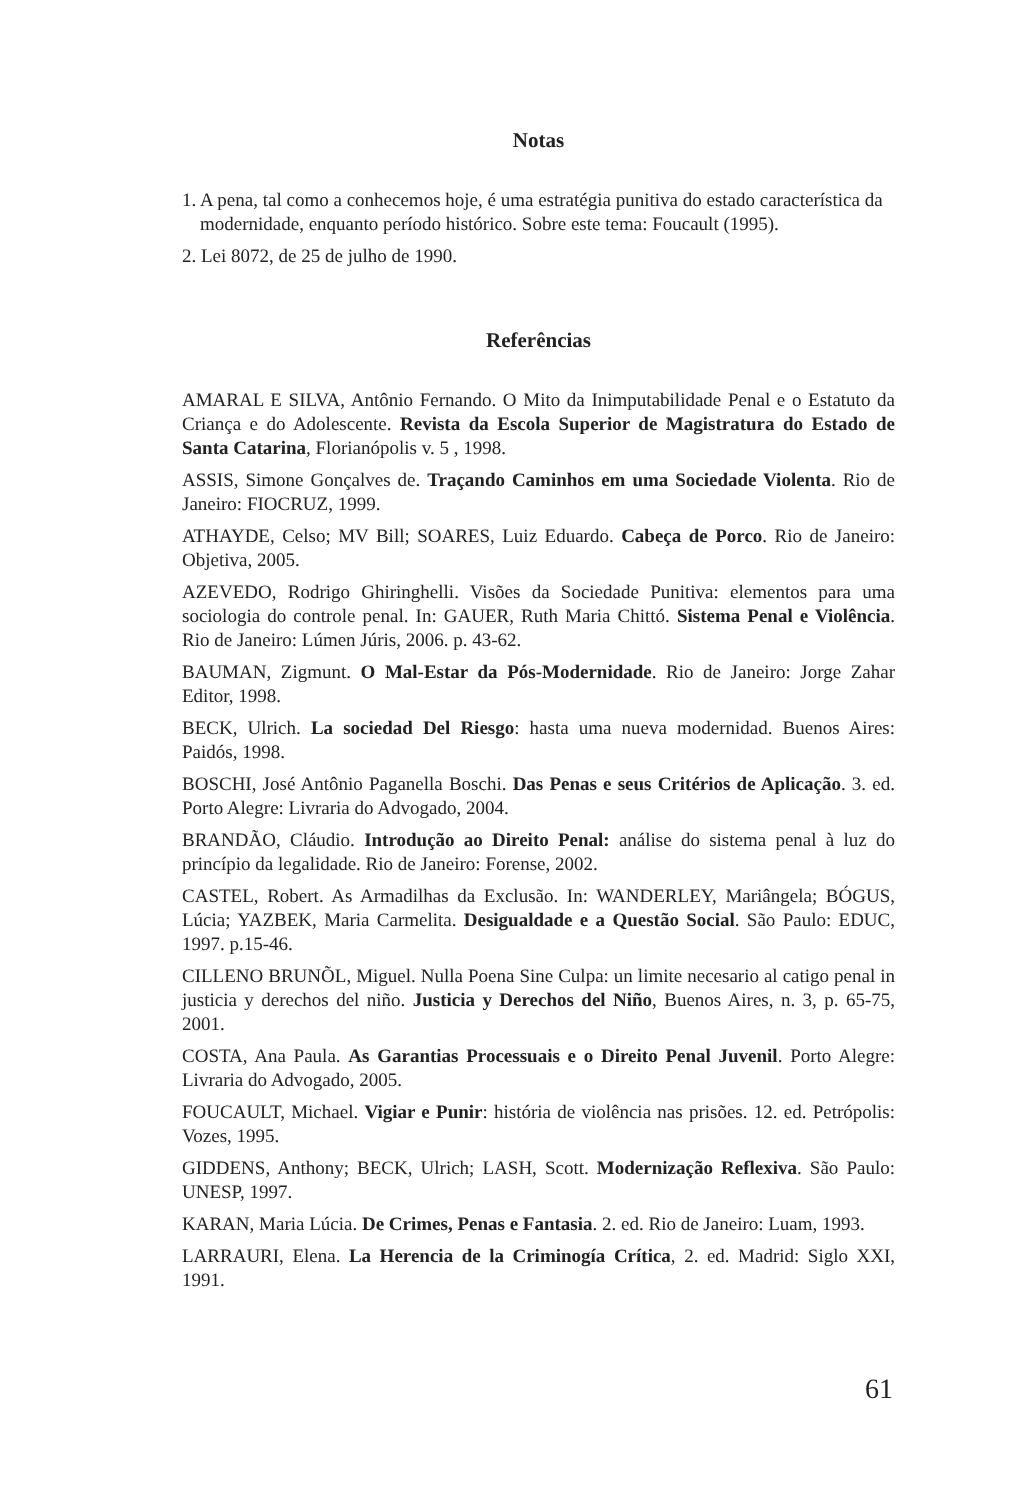Notas
1. A pena, tal como a conhecemos hoje, é uma estratégia punitiva do estado característica da modernidade, enquanto período histórico. Sobre este tema: Foucault (1995).
2. Lei 8072, de 25 de julho de 1990.
Referências
AMARAL E SILVA, Antônio Fernando. O Mito da Inimputabilidade Penal e o Estatuto da Criança e do Adolescente. Revista da Escola Superior de Magistratura do Estado de Santa Catarina, Florianópolis v. 5 , 1998.
ASSIS, Simone Gonçalves de. Traçando Caminhos em uma Sociedade Violenta. Rio de Janeiro: FIOCRUZ, 1999.
ATHAYDE, Celso; MV Bill; SOARES, Luiz Eduardo. Cabeça de Porco. Rio de Janeiro: Objetiva, 2005.
AZEVEDO, Rodrigo Ghiringhelli. Visões da Sociedade Punitiva: elementos para uma sociologia do controle penal. In: GAUER, Ruth Maria Chittó. Sistema Penal e Violência. Rio de Janeiro: Lúmen Júris, 2006. p. 43-62.
BAUMAN, Zigmunt. O Mal-Estar da Pós-Modernidade. Rio de Janeiro: Jorge Zahar Editor, 1998.
BECK, Ulrich. La sociedad Del Riesgo: hasta uma nueva modernidad. Buenos Aires: Paidós, 1998.
BOSCHI, José Antônio Paganella Boschi. Das Penas e seus Critérios de Aplicação. 3. ed. Porto Alegre: Livraria do Advogado, 2004.
BRANDÃO, Cláudio. Introdução ao Direito Penal: análise do sistema penal à luz do princípio da legalidade. Rio de Janeiro: Forense, 2002.
CASTEL, Robert. As Armadilhas da Exclusão. In: WANDERLEY, Mariângela; BÓGUS, Lúcia; YAZBEK, Maria Carmelita. Desigualdade e a Questão Social. São Paulo: EDUC, 1997. p.15-46.
CILLENO BRUNÕL, Miguel. Nulla Poena Sine Culpa: un limite necesario al catigo penal in justicia y derechos del niño. Justicia y Derechos del Niño, Buenos Aires, n. 3, p. 65-75, 2001.
COSTA, Ana Paula. As Garantias Processuais e o Direito Penal Juvenil. Porto Alegre: Livraria do Advogado, 2005.
FOUCAULT, Michael. Vigiar e Punir: história de violência nas prisões. 12. ed. Petrópolis: Vozes, 1995.
GIDDENS, Anthony; BECK, Ulrich; LASH, Scott. Modernização Reflexiva. São Paulo: UNESP, 1997.
KARAN, Maria Lúcia. De Crimes, Penas e Fantasia. 2. ed. Rio de Janeiro: Luam, 1993.
LARRAURI, Elena. La Herencia de la Criminogía Crítica, 2. ed. Madrid: Siglo XXI, 1991.
61